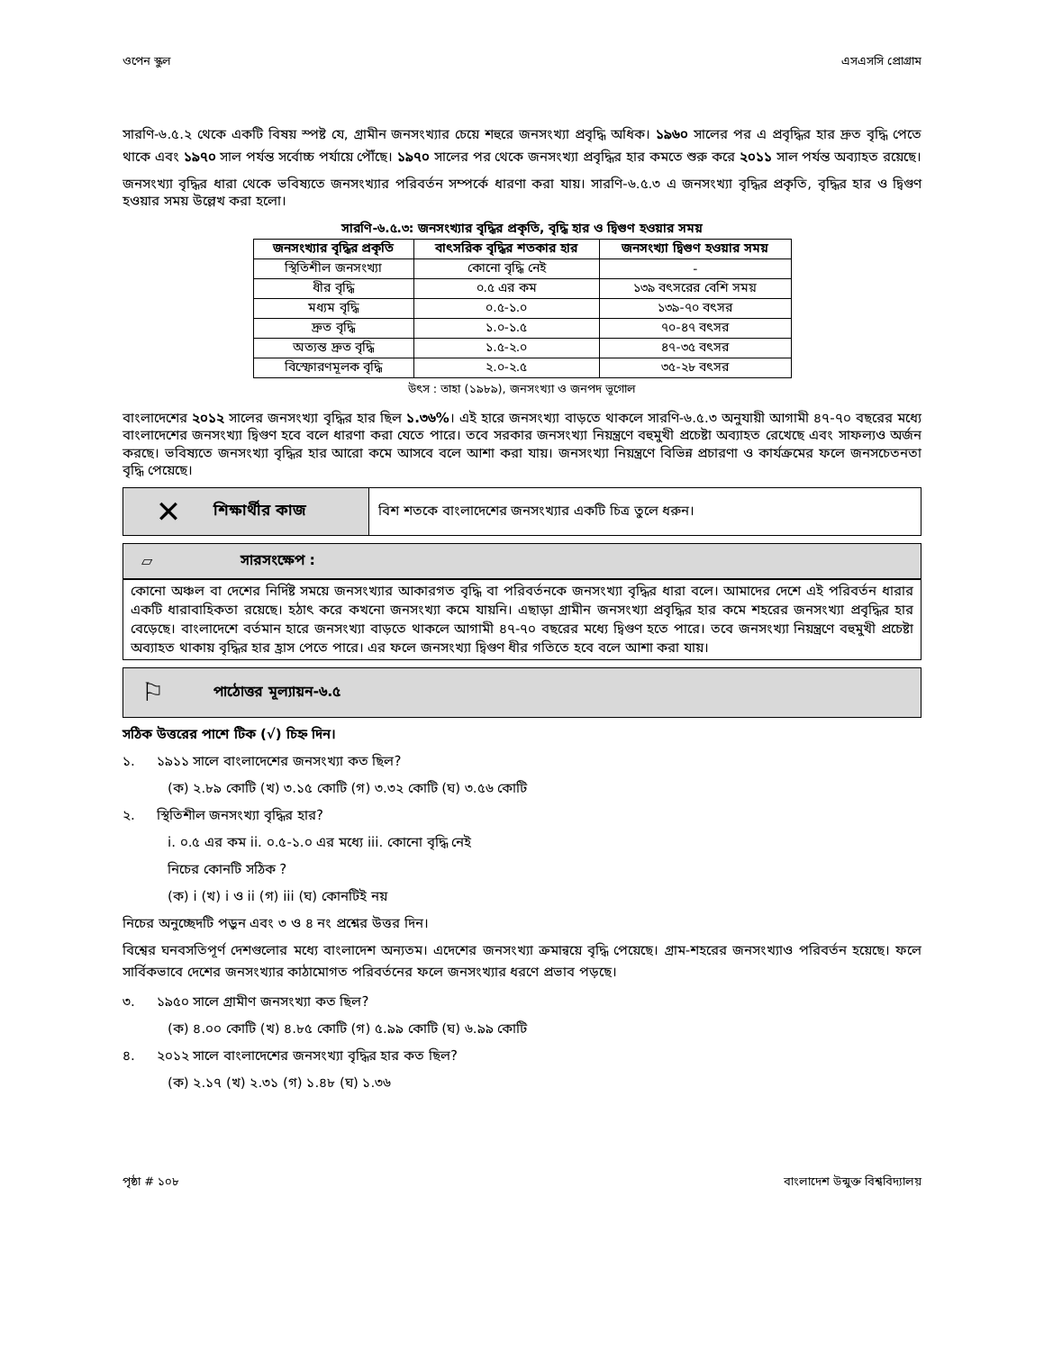ওপেন স্কুল এসএসসি প্রোগ্রাম
সারণি-৬.৫.২ থেকে একটি বিষয় স্পষ্ট যে, গ্রামীন জনসংখ্যার চেয়ে শহুরে জনসংখ্যা প্রবৃদ্ধি অধিক। ১৯৬০ সালের পর এ প্রবৃদ্ধির হার দ্রুত বৃদ্ধি পেতে থাকে এবং ১৯৭০ সাল পর্যন্ত সর্বোচ্চ পর্যায়ে পৌঁছে। ১৯৭০ সালের পর থেকে জনসংখ্যা প্রবৃদ্ধির হার কমতে শুরু করে ২০১১ সাল পর্যন্ত অব্যাহত রয়েছে।
জনসংখ্যা বৃদ্ধির ধারা থেকে ভবিষ্যতে জনসংখ্যার পরিবর্তন সম্পর্কে ধারণা করা যায়। সারণি-৬.৫.৩ এ জনসংখ্যা বৃদ্ধির প্রকৃতি, বৃদ্ধির হার ও দ্বিগুণ হওয়ার সময় উল্লেখ করা হলো।
সারণি-৬.৫.৩: জনসংখ্যার বৃদ্ধির প্রকৃতি, বৃদ্ধি হার ও দ্বিগুণ হওয়ার সময়
| জনসংখ্যার বৃদ্ধির প্রকৃতি | বাৎসরিক বৃদ্ধির শতকার হার | জনসংখ্যা দ্বিগুণ হওয়ার সময় |
| --- | --- | --- |
| স্থিতিশীল জনসংখ্যা | কোনো বৃদ্ধি নেই | - |
| ধীর বৃদ্ধি | ০.৫ এর কম | ১৩৯ বৎসরের বেশি সময় |
| মধ্যম বৃদ্ধি | ০.৫-১.০ | ১৩৯-৭০ বৎসর |
| দ্রুত বৃদ্ধি | ১.০-১.৫ | ৭০-৪৭ বৎসর |
| অত্যন্ত দ্রুত বৃদ্ধি | ১.৫-২.০ | ৪৭-৩৫ বৎসর |
| বিস্ফোরণমূলক বৃদ্ধি | ২.০-২.৫ | ৩৫-২৮ বৎসর |
উৎস : তাহা (১৯৮৯), জনসংখ্যা ও জনপদ ভূগোল
বাংলাদেশের ২০১২ সালের জনসংখ্যা বৃদ্ধির হার ছিল ১.৩৬%। এই হারে জনসংখ্যা বাড়তে থাকলে সারণি-৬.৫.৩ অনুযায়ী আগামী ৪৭-৭০ বছরের মধ্যে বাংলাদেশের জনসংখ্যা দ্বিগুণ হবে বলে ধারণা করা যেতে পারে। তবে সরকার জনসংখ্যা নিয়ন্ত্রণে বহুমুখী প্রচেষ্টা অব্যাহত রেখেছে এবং সাফল্যও অর্জন করছে। ভবিষ্যতে জনসংখ্যা বৃদ্ধির হার আরো কমে আসবে বলে আশা করা যায়। জনসংখ্যা নিয়ন্ত্রণে বিভিন্ন প্রচারণা ও কার্যক্রমের ফলে জনসচেতনতা বৃদ্ধি পেয়েছে।
✕ শিক্ষার্থীর কাজ
বিশ শতকে বাংলাদেশের জনসংখ্যার একটি চিত্র তুলে ধরুন।
▱ সারসংক্ষেপ :
কোনো অঞ্চল বা দেশের নির্দিষ্ট সময়ে জনসংখ্যার আকারগত বৃদ্ধি বা পরিবর্তনকে জনসংখ্যা বৃদ্ধির ধারা বলে। আমাদের দেশে এই পরিবর্তন ধারার একটি ধারাবাহিকতা রয়েছে। হঠাৎ করে কখনো জনসংখ্যা কমে যায়নি। এছাড়া গ্রামীন জনসংখ্যা প্রবৃদ্ধির হার কমে শহরের জনসংখ্যা প্রবৃদ্ধির হার বেড়েছে। বাংলাদেশে বর্তমান হারে জনসংখ্যা বাড়তে থাকলে আগামী ৪৭-৭০ বছরের মধ্যে দ্বিগুণ হতে পারে। তবে জনসংখ্যা নিয়ন্ত্রণে বহুমুখী প্রচেষ্টা অব্যাহত থাকায় বৃদ্ধির হার হ্রাস পেতে পারে। এর ফলে জনসংখ্যা দ্বিগুণ ধীর গতিতে হবে বলে আশা করা যায়।
⚐ পাঠোত্তর মূল্যায়ন-৬.৫
সঠিক উত্তরের পাশে টিক (√) চিহ্ন দিন।
১. ১৯১১ সালে বাংলাদেশের জনসংখ্যা কত ছিল?
(ক) ২.৮৯ কোটি (খ) ৩.১৫ কোটি (গ) ৩.৩২ কোটি (ঘ) ৩.৫৬ কোটি
২. স্থিতিশীল জনসংখ্যা বৃদ্ধির হার?
i. ০.৫ এর কম ii. ০.৫-১.০ এর মধ্যে iii. কোনো বৃদ্ধি নেই
নিচের কোনটি সঠিক ?
(ক) i (খ) i ও ii (গ) iii (ঘ) কোনটিই নয়
নিচের অনুচ্ছেদটি পড়ুন এবং ৩ ও ৪ নং প্রশ্নের উত্তর দিন।
বিশ্বের ঘনবসতিপূর্ণ দেশগুলোর মধ্যে বাংলাদেশ অন্যতম। এদেশের জনসংখ্যা ক্রমান্বয়ে বৃদ্ধি পেয়েছে। গ্রাম-শহরের জনসংখ্যাও পরিবর্তন হয়েছে। ফলে সার্বিকভাবে দেশের জনসংখ্যার কাঠামোগত পরিবর্তনের ফলে জনসংখ্যার ধরণে প্রভাব পড়ছে।
৩. ১৯৫০ সালে গ্রামীণ জনসংখ্যা কত ছিল?
(ক) ৪.০০ কোটি (খ) ৪.৮৫ কোটি (গ) ৫.৯৯ কোটি (ঘ) ৬.৯৯ কোটি
৪. ২০১২ সালে বাংলাদেশের জনসংখ্যা বৃদ্ধির হার কত ছিল?
(ক) ২.১৭ (খ) ২.৩১ (গ) ১.৪৮ (ঘ) ১.৩৬
পৃষ্ঠা # ১০৮ বাংলাদেশ উন্মুক্ত বিশ্ববিদ্যালয়